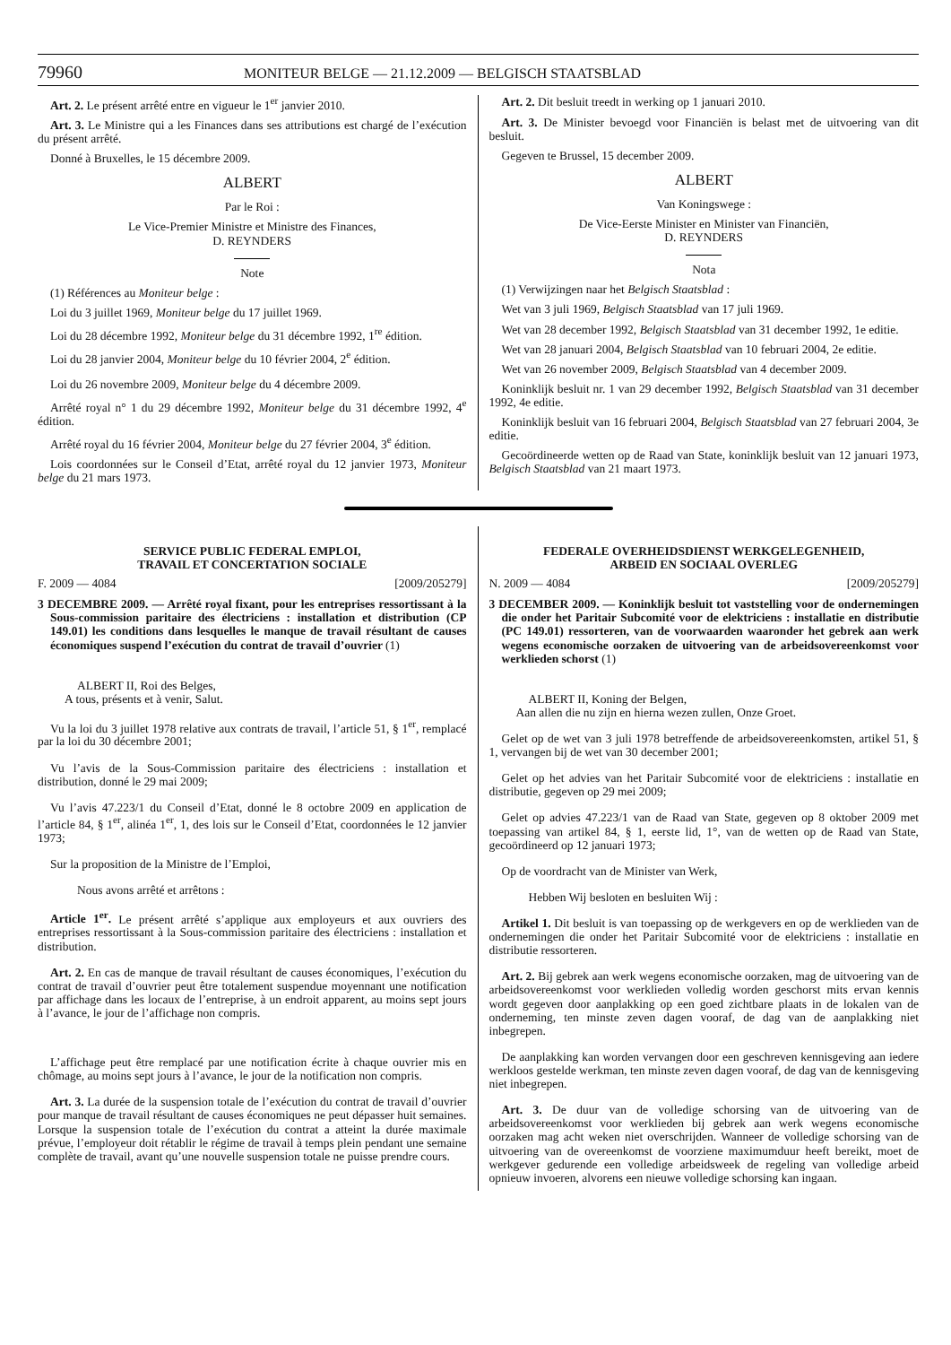79960 MONITEUR BELGE — 21.12.2009 — BELGISCH STAATSBLAD
Art. 2. Le présent arrêté entre en vigueur le 1<sup>er</sup> janvier 2010.
Art. 3. Le Ministre qui a les Finances dans ses attributions est chargé de l’exécution du présent arrêté.
Donné à Bruxelles, le 15 décembre 2009.
ALBERT
Par le Roi :
Le Vice-Premier Ministre et Ministre des Finances,
D. REYNDERS
Note
(1) Références au Moniteur belge :
Loi du 3 juillet 1969, Moniteur belge du 17 juillet 1969.
Loi du 28 décembre 1992, Moniteur belge du 31 décembre 1992, 1<sup>re</sup> édition.
Loi du 28 janvier 2004, Moniteur belge du 10 février 2004, 2<sup>e</sup> édition.
Loi du 26 novembre 2009, Moniteur belge du 4 décembre 2009.
Arrêté royal n° 1 du 29 décembre 1992, Moniteur belge du 31 décembre 1992, 4<sup>e</sup> édition.
Arrêté royal du 16 février 2004, Moniteur belge du 27 février 2004, 3<sup>e</sup> édition.
Lois coordonnées sur le Conseil d’Etat, arrêté royal du 12 janvier 1973, Moniteur belge du 21 mars 1973.
Art. 2. Dit besluit treedt in werking op 1 januari 2010.
Art. 3. De Minister bevoegd voor Financiën is belast met de uitvoering van dit besluit.
Gegeven te Brussel, 15 december 2009.
ALBERT
Van Koningswege :
De Vice-Eerste Minister en Minister van Financiën,
D. REYNDERS
Nota
(1) Verwijzingen naar het Belgisch Staatsblad :
Wet van 3 juli 1969, Belgisch Staatsblad van 17 juli 1969.
Wet van 28 december 1992, Belgisch Staatsblad van 31 december 1992, 1e editie.
Wet van 28 januari 2004, Belgisch Staatsblad van 10 februari 2004, 2e editie.
Wet van 26 november 2009, Belgisch Staatsblad van 4 december 2009.
Koninklijk besluit nr. 1 van 29 december 1992, Belgisch Staatsblad van 31 december 1992, 4e editie.
Koninklijk besluit van 16 februari 2004, Belgisch Staatsblad van 27 februari 2004, 3e editie.
Gecoördineerde wetten op de Raad van State, koninklijk besluit van 12 januari 1973, Belgisch Staatsblad van 21 maart 1973.
SERVICE PUBLIC FEDERAL EMPLOI,
TRAVAIL ET CONCERTATION SOCIALE
F. 2009 — 4084 [2009/205279]
3 DECEMBRE 2009. — Arrêté royal fixant, pour les entreprises ressortissant à la Sous-commission paritaire des électriciens : installation et distribution (CP 149.01) les conditions dans lesquelles le manque de travail résultant de causes économiques suspend l’exécution du contrat de travail d’ouvrier (1)
ALBERT II, Roi des Belges,
A tous, présents et à venir, Salut.
Vu la loi du 3 juillet 1978 relative aux contrats de travail, l’article 51, § 1<sup>er</sup>, remplacé par la loi du 30 décembre 2001;
Vu l’avis de la Sous-Commission paritaire des électriciens : installation et distribution, donné le 29 mai 2009;
Vu l’avis 47.223/1 du Conseil d’Etat, donné le 8 octobre 2009 en application de l’article 84, § 1<sup>er</sup>, alinéa 1<sup>er</sup>, 1, des lois sur le Conseil d’Etat, coordonnées le 12 janvier 1973;
Sur la proposition de la Ministre de l’Emploi,
Nous avons arrêté et arrêtons :
Article 1<sup>er</sup>. Le présent arrêté s’applique aux employeurs et aux ouvriers des entreprises ressortissant à la Sous-commission paritaire des électriciens : installation et distribution.
Art. 2. En cas de manque de travail résultant de causes économiques, l’exécution du contrat de travail d’ouvrier peut être totalement suspendue moyennant une notification par affichage dans les locaux de l’entreprise, à un endroit apparent, au moins sept jours à l’avance, le jour de l’affichage non compris.
L’affichage peut être remplacé par une notification écrite à chaque ouvrier mis en chômage, au moins sept jours à l’avance, le jour de la notification non compris.
Art. 3. La durée de la suspension totale de l’exécution du contrat de travail d’ouvrier pour manque de travail résultant de causes économiques ne peut dépasser huit semaines. Lorsque la suspension totale de l’exécution du contrat a atteint la durée maximale prévue, l’employeur doit rétablir le régime de travail à temps plein pendant une semaine complète de travail, avant qu’une nouvelle suspension totale ne puisse prendre cours.
FEDERALE OVERHEIDSDIENST WERKGELEGENHEID,
ARBEID EN SOCIAAL OVERLEG
N. 2009 — 4084 [2009/205279]
3 DECEMBER 2009. — Koninklijk besluit tot vaststelling voor de ondernemingen die onder het Paritair Subcomité voor de elektriciens : installatie en distributie (PC 149.01) ressorteren, van de voorwaarden waaronder het gebrek aan werk wegens economische oorzaken de uitvoering van de arbeidsovereenkomst voor werklieden schorst (1)
ALBERT II, Koning der Belgen,
Aan allen die nu zijn en hierna wezen zullen, Onze Groet.
Gelet op de wet van 3 juli 1978 betreffende de arbeidsovereenkomsten, artikel 51, § 1, vervangen bij de wet van 30 december 2001;
Gelet op het advies van het Paritair Subcomité voor de elektriciens : installatie en distributie, gegeven op 29 mei 2009;
Gelet op advies 47.223/1 van de Raad van State, gegeven op 8 oktober 2009 met toepassing van artikel 84, § 1, eerste lid, 1°, van de wetten op de Raad van State, gecoördineerd op 12 januari 1973;
Op de voordracht van de Minister van Werk,
Hebben Wij besloten en besluiten Wij :
Artikel 1. Dit besluit is van toepassing op de werkgevers en op de werklieden van de ondernemingen die onder het Paritair Subcomité voor de elektriciens : installatie en distributie ressorteren.
Art. 2. Bij gebrek aan werk wegens economische oorzaken, mag de uitvoering van de arbeidsovereenkomst voor werklieden volledig worden geschorst mits ervan kennis wordt gegeven door aanplakking op een goed zichtbare plaats in de lokalen van de onderneming, ten minste zeven dagen vooraf, de dag van de aanplakking niet inbegrepen.
De aanplakking kan worden vervangen door een geschreven kennisgeving aan iedere werkloos gestelde werkman, ten minste zeven dagen vooraf, de dag van de kennisgeving niet inbegrepen.
Art. 3. De duur van de volledige schorsing van de uitvoering van de arbeidsovereenkomst voor werklieden bij gebrek aan werk wegens economische oorzaken mag acht weken niet overschrijden. Wanneer de volledige schorsing van de uitvoering van de overeenkomst de voorziene maximumduur heeft bereikt, moet de werkgever gedurende een volledige arbeidsweek de regeling van volledige arbeid opnieuw invoeren, alvorens een nieuwe volledige schorsing kan ingaan.